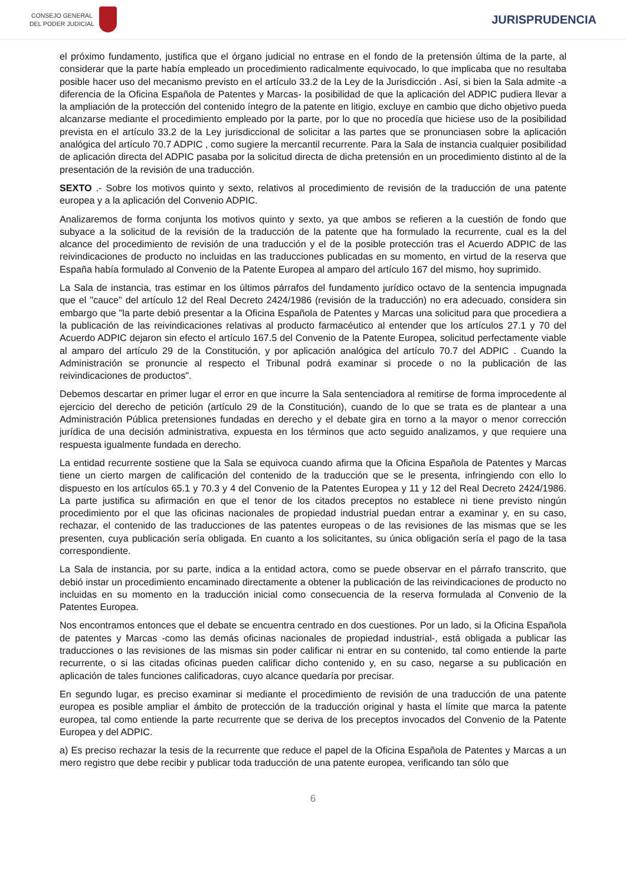CONSEJO GENERAL
DEL PODER JUDICIAL
JURISPRUDENCIA
el próximo fundamento, justifica que el órgano judicial no entrase en el fondo de la pretensión última de la parte, al considerar que la parte había empleado un procedimiento radicalmente equivocado, lo que implicaba que no resultaba posible hacer uso del mecanismo previsto en el artículo 33.2 de la Ley de la Jurisdicción . Así, si bien la Sala admite -a diferencia de la Oficina Española de Patentes y Marcas- la posibilidad de que la aplicación del ADPIC pudiera llevar a la ampliación de la protección del contenido íntegro de la patente en litigio, excluye en cambio que dicho objetivo pueda alcanzarse mediante el procedimiento empleado por la parte, por lo que no procedía que hiciese uso de la posibilidad prevista en el artículo 33.2 de la Ley jurisdiccional de solicitar a las partes que se pronunciasen sobre la aplicación analógica del artículo 70.7 ADPIC , como sugiere la mercantil recurrente. Para la Sala de instancia cualquier posibilidad de aplicación directa del ADPIC pasaba por la solicitud directa de dicha pretensión en un procedimiento distinto al de la presentación de la revisión de una traducción.
SEXTO .- Sobre los motivos quinto y sexto, relativos al procedimiento de revisión de la traducción de una patente europea y a la aplicación del Convenio ADPIC.
Analizaremos de forma conjunta los motivos quinto y sexto, ya que ambos se refieren a la cuestión de fondo que subyace a la solicitud de la revisión de la traducción de la patente que ha formulado la recurrente, cual es la del alcance del procedimiento de revisión de una traducción y el de la posible protección tras el Acuerdo ADPIC de las reivindicaciones de producto no incluidas en las traducciones publicadas en su momento, en virtud de la reserva que España había formulado al Convenio de la Patente Europea al amparo del artículo 167 del mismo, hoy suprimido.
La Sala de instancia, tras estimar en los últimos párrafos del fundamento jurídico octavo de la sentencia impugnada que el "cauce" del artículo 12 del Real Decreto 2424/1986 (revisión de la traducción) no era adecuado, considera sin embargo que "la parte debió presentar a la Oficina Española de Patentes y Marcas una solicitud para que procediera a la publicación de las reivindicaciones relativas al producto farmacéutico al entender que los artículos 27.1 y 70 del Acuerdo ADPIC dejaron sin efecto el artículo 167.5 del Convenio de la Patente Europea, solicitud perfectamente viable al amparo del artículo 29 de la Constitución, y por aplicación analógica del artículo 70.7 del ADPIC . Cuando la Administración se pronuncie al respecto el Tribunal podrá examinar si procede o no la publicación de las reivindicaciones de productos".
Debemos descartar en primer lugar el error en que incurre la Sala sentenciadora al remitirse de forma improcedente al ejercicio del derecho de petición (artículo 29 de la Constitución), cuando de lo que se trata es de plantear a una Administración Pública pretensiones fundadas en derecho y el debate gira en torno a la mayor o menor corrección jurídica de una decisión administrativa, expuesta en los términos que acto seguido analizamos, y que requiere una respuesta igualmente fundada en derecho.
La entidad recurrente sostiene que la Sala se equivoca cuando afirma que la Oficina Española de Patentes y Marcas tiene un cierto margen de calificación del contenido de la traducción que se le presenta, infringiendo con ello lo dispuesto en los artículos 65.1 y 70.3 y 4 del Convenio de la Patentes Europea y 11 y 12 del Real Decreto 2424/1986. La parte justifica su afirmación en que el tenor de los citados preceptos no establece ni tiene previsto ningún procedimiento por el que las oficinas nacionales de propiedad industrial puedan entrar a examinar y, en su caso, rechazar, el contenido de las traducciones de las patentes europeas o de las revisiones de las mismas que se les presenten, cuya publicación sería obligada. En cuanto a los solicitantes, su única obligación sería el pago de la tasa correspondiente.
La Sala de instancia, por su parte, indica a la entidad actora, como se puede observar en el párrafo transcrito, que debió instar un procedimiento encaminado directamente a obtener la publicación de las reivindicaciones de producto no incluidas en su momento en la traducción inicial como consecuencia de la reserva formulada al Convenio de la Patentes Europea.
Nos encontramos entonces que el debate se encuentra centrado en dos cuestiones. Por un lado, si la Oficina Española de patentes y Marcas -como las demás oficinas nacionales de propiedad industrial-, está obligada a publicar las traducciones o las revisiones de las mismas sin poder calificar ni entrar en su contenido, tal como entiende la parte recurrente, o si las citadas oficinas pueden calificar dicho contenido y, en su caso, negarse a su publicación en aplicación de tales funciones calificadoras, cuyo alcance quedaría por precisar.
En segundo lugar, es preciso examinar si mediante el procedimiento de revisión de una traducción de una patente europea es posible ampliar el ámbito de protección de la traducción original y hasta el límite que marca la patente europea, tal como entiende la parte recurrente que se deriva de los preceptos invocados del Convenio de la Patente Europea y del ADPIC.
a) Es preciso rechazar la tesis de la recurrente que reduce el papel de la Oficina Española de Patentes y Marcas a un mero registro que debe recibir y publicar toda traducción de una patente europea, verificando tan sólo que
6